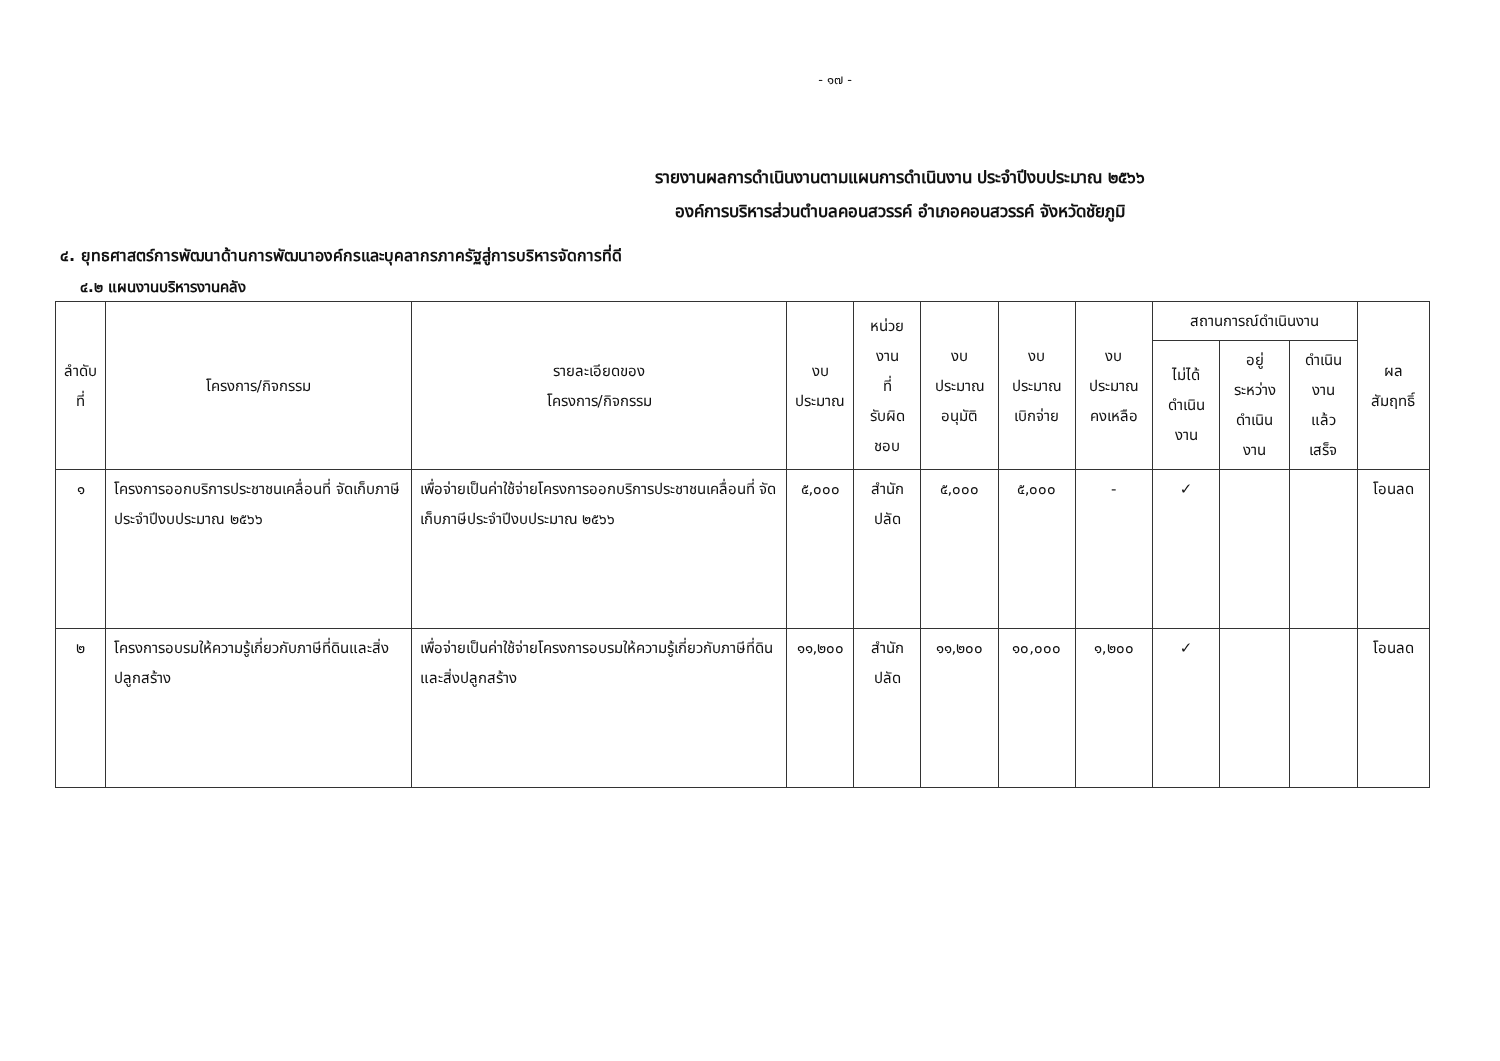- ๑๗ -
รายงานผลการดำเนินงานตามแผนการดำเนินงาน ประจำปีงบประมาณ ๒๕๖๖
องค์การบริหารส่วนตำบลคอนสวรรค์ อำเภอคอนสวรรค์ จังหวัดชัยภูมิ
๔. ยุทธศาสตร์การพัฒนาด้านการพัฒนาองค์กรและบุคลากรภาครัฐสู่การบริหารจัดการที่ดี
๔.๒ แผนงานบริหารงานคลัง
| ลำดับที่ | โครงการ/กิจกรรม | รายละเอียดของ โครงการ/กิจกรรม | งบ ประมาณ | หน่วยงาน ที่ รับผิดชอบ | งบประมาณ อนุมัติ | งบประมาณ เบิกจ่าย | งบประมาณ คงเหลือ | สถานการณ์ดำเนินงาน | | | ผลสัมฤทธิ์ |
| --- | --- | --- | --- | --- | --- | --- | --- | --- | --- | --- | --- |
| | | | | | | | | ไม่ได้ ดำเนินงาน | อยู่ระหว่าง ดำเนินงาน | ดำเนินงาน แล้วเสร็จ | |
| ๑ | โครงการออกบริการประชาชนเคลื่อนที่ จัดเก็บภาษีประจำปีงบประมาณ ๒๕๖๖ | เพื่อจ่ายเป็นค่าใช้จ่ายโครงการออกบริการประชาชนเคลื่อนที่ จัดเก็บภาษีประจำปีงบประมาณ ๒๕๖๖ | ๕,๐๐๐ | สำนักปลัด | ๕,๐๐๐ | ๕,๐๐๐ | - | ✓ | | | โอนลด |
| ๒ | โครงการอบรมให้ความรู้เกี่ยวกับภาษีที่ดินและสิ่งปลูกสร้าง | เพื่อจ่ายเป็นค่าใช้จ่ายโครงการอบรมให้ความรู้เกี่ยวกับภาษีที่ดินและสิ่งปลูกสร้าง | ๑๑,๒๐๐ | สำนักปลัด | ๑๑,๒๐๐ | ๑๐,๐๐๐ | ๑,๒๐๐ | ✓ | | | โอนลด |